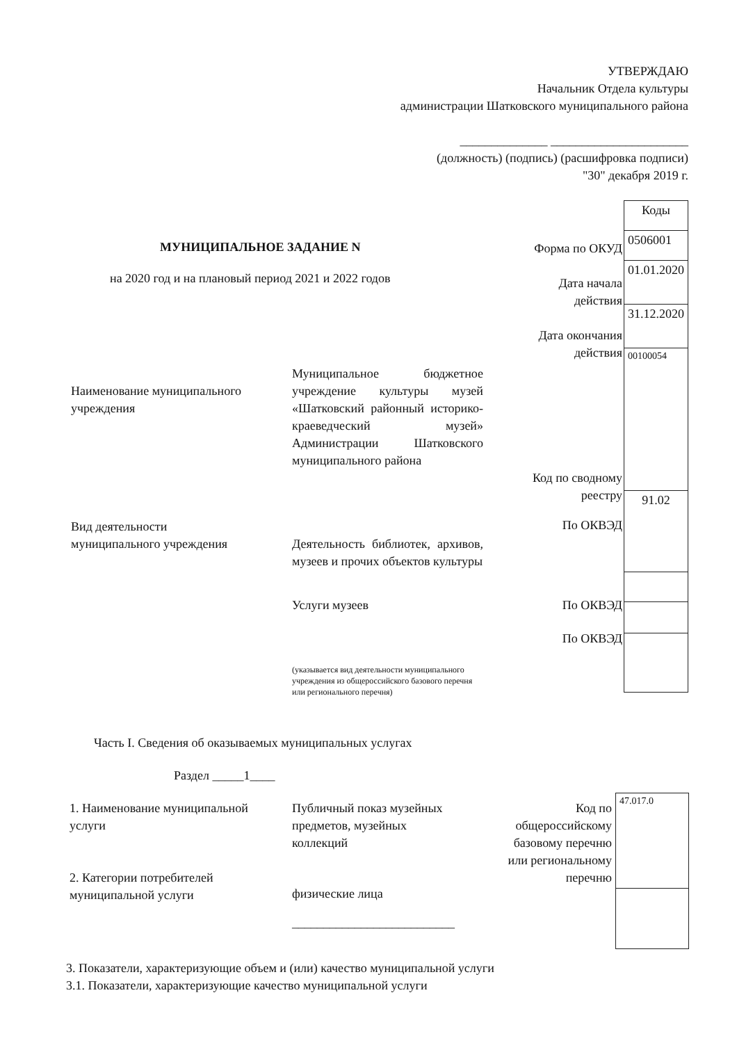УТВЕРЖДАЮ
Начальник Отдела культуры
администрации Шатковского муниципального района
______________ ______________________
(должность) (подпись) (расшифровка подписи)
"30" декабря 2019 г.
| Коды |
| 0506001 |
| 01.01.2020 |
| 31.12.2020 |
| 00100054 |
| 91.02 |
МУНИЦИПАЛЬНОЕ ЗАДАНИЕ N
на 2020 год и на плановый период 2021 и 2022 годов
Форма по ОКУД
Дата начала
действия
Дата окончания
действия
Наименование муниципального
учреждения
Муниципальное бюджетное учреждение культуры музей «Шатковский районный историко-краеведческий музей» Администрации Шатковского муниципального района
Код по сводному
реестру
Вид деятельности
муниципального учреждения
Деятельность библиотек, архивов, музеев и прочих объектов культуры
По ОКВЭД
Услуги музеев По ОКВЭД
По ОКВЭД
(указывается вид деятельности муниципального учреждения из общероссийского базового перечня или регионального перечня)
Часть I. Сведения об оказываемых муниципальных услугах
Раздел _____1____
1. Наименование муниципальной
услуги
2. Категории потребителей
муниципальной услуги
Публичный показ музейных
предметов, музейных
коллекций
физические лица
__________________________
Код по
общероссийскому
базовому перечню
или региональному
перечню
| 47.017.0 |
3. Показатели, характеризующие объем и (или) качество муниципальной услуги
3.1. Показатели, характеризующие качество муниципальной услуги